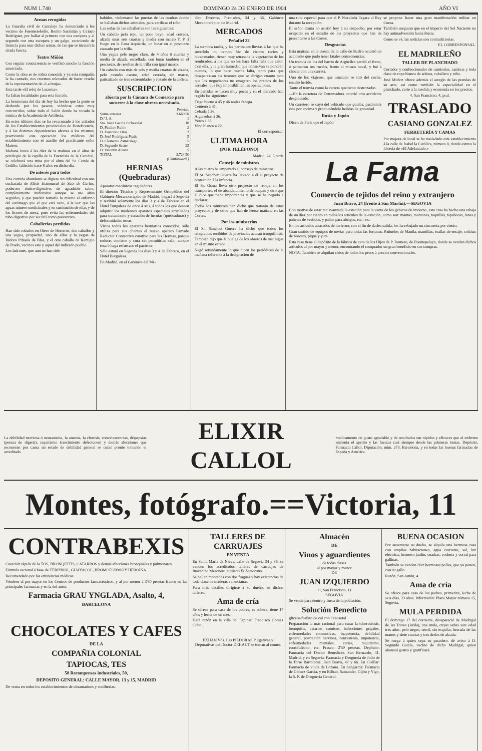NUM 1.740 DOMINGO 24 DE ENERO DE 1904 AÑO VI
Armas recogidas
La Guardia civil de Cantalejo ha denunciado á los vecinos de Fuenterrebollo, Benito Sacristán y Ciriaco Rodríguez, por hallar al primero con una escopeta y al segundo con otra escopeta y un galgo, careciendo de licencia para usar dichas armas, de las que se incautó la citada fuerza.
Teatro Miñón
Con regular concurrencia se verificó anoche la función anunciada.
Como la obra es de sobra conocida y ya esta compañía la ha cantado, nos creemos relevados de hacer reseña de la representación de «La bruja».
Esta tarde «El reloj de Lucerna».
Ya faltan localidades para esta función.
La hermosura del día de hoy ha hecho que la gente se desborde por los paseos, viéndose estos muy concurridos, sobre todo el Salón donde ha tocado la música de la Academia de Artillería.
En estos últimos días se ha revacunado á los asilados de los Establecimientos provinciales de Beneficencia, y á las distintas dependencias afectas á los mismos, practicando esta operación los médicos del establecimiento con el auxilio del practicante señor Mateos.
Mañana lunes á las diez de la mañana en el altar de privilegio de la capilla de la Fuencisla de la Catedral, se celebrará una misa por el alma del Sr. Conde de Cedillo, fallecido hace 8 años en dicho día.
De interés para todos
Una comida abundante se digiere sin dificultad con una cucharada de Elixir Estomacal de Saiz de Carlos, poderoso tónico-digestivo, de agradable sabor, completamente inofensivo aunque se use años seguidos, y que pueden tomarlo lo mismo el enfermo del estómago que el que está sano, á la vez que las aguas minero-medicinales y en sustitución de ellas y de los licores de mesa, pues evita las enfermedades del tubo digestivo por ser útil como preventivo.
Caballerías perdidas
Han sido robados en Otero de Herreros, dos caballos y una yegua, propiedad, uno de ellos y la yegua de Isidoro Piñuela de Blas, y el otro caballo de Remigio de Prado, vecinos este y aquel del indicado pueblo.
Los ladrones, que aun no han sido
habidos, violentaron las puertas de las cuadras donde se hallaban dichos animales, para verificar el robo.
Las señas de las caballerías son las siguientes:
Un caballo pelo rojo, un poco bayo, edad cerrada, alzada unas seis cuartas y media con marco Y. P. á fuego en la llana izquierda, un lunar en el pescuezo causado por la trilla.
Una yegua pelo negro claro, de 4 años 6 cuartas y media de alzada, estrellada, con lunar también en el pescuezo, de resultas de la trilla con igual marco.
Un caballo con más de seis y media cuartas de alzada, pelo castaño oscuro, edad cerrada, sin marco, paticalzado de tres extremidades y rozado de la collera.
SUSCRIPCION
abierta por la Cámara de Comercio para socorrer á la clase obrera necesitada.
| | Pesetas. |
| Suma anterior | 3.669'50 |
| D.ª J. A. | 1 |
| Sta. Justa García Etchevelar | 10 |
| D. Paulino Rubio | 2 |
| D. Francisco Oria | 2 |
| D. José Rodríguez Fraile | 5 |
| D. Clemente Zamarriego | 5 |
| D. Segundo Sastre | 25 |
| D. Valentín Arranz | 5 |
| TOTAL | 3.724'50 |
(Continuará.)
HERNIAS (Quebraduras)
Aparatos mecánicos reguladores.
El director Técnico y Representante Ortopédico del Gabinete Mecanoterápico de Madrid, llegará á Segovia y recibirá solamente los días 3 y 4 de Febrero en el Hotel Burgalesa de once á seis, á todos los que deseen adquirir los modernos aparatos especiales articulados para tratamiento y curación de hernias (quebraduras) y deformidades óseas.
Vistos todos los aparatos herniarios conocidos, sólo utiliza para sus clientes el nuevo aparato llamado Reductor Contentivo curativo para las Hernias, porque reduce, contiene y cura sin permitirlas salir, aunque tosa ó haga esfuerzos el paciente.
Sólo estará en Segovia los días 3 y 4 de Febrero, en el Hotel Burgalesa.
En Madrid, en el Gabinete del Mé-
dico Director, Preciados, 34 y 36, Gabinete Mecanoterápico de Madrid.
MERCADOS
Peñafiel 22
La siembra tardía, y las pertinaces lluvias á las que ha sucedido un tiempo frío de vientos recios y huracanados, tienen muy retrasada la vegetación de los sembrados, á los que no les hace falta más que calor. Con ella, y la gran humedad que conservan se pondrán buenos, lo que hace mucha falta, tanto para que desaparezcan los temores que se abrigan cuanto para que los negociantes no exageren los precios de los cereales, que hoy imposibilitan las operaciones.
En partidas se hacen muy pocas y en el mercado han regido los siguientes:
Trigo bueno á 45 y 46 reales fanega.
Centeno á 31.
Cebada á 26.
Algarrobas á 36.
Yeros á 36.
Vino blanco á 22.
El corresponsal.
ULTIMA HORA
(POR TELÉFONO)
Madrid, 24, 5 tarde
Consejo de ministros
A las cuatro ha empezado el consejo de ministros
El Sr. Sánchez Guerra ha llevado á él el proyecto de protección á la infancia.
El Sr. Osma lleva otro proyecto de rebaja en los transportes, el de abanderamiento de buques y otro que él dice que tiene importancia y que se ha negado á declarar.
Todos los ministros han dicho que tratarán de estos proyectos y de otros que han de leerse mañana en las Cortes.
Por los ministerios
El Sr. Sánchez Guerra ha dicho que todos los telegramas recibidos de provincias acusan tranquilidad.
También dijo que la huelga de los obreros de mar sigue en el mismo estado.
Negó rotundamente lo que dicen los periódicos de la mañana referente á la designación de
una ruta especial para que el P. Nozaleda llegara al Rey durante la recepción.
El señor Osma no asistió hoy á su despacho, por estar ocupado en el estudio de los proyectos que han de presentarse á las Cortes.
Desgracias
Esta mañana en la cuesta de la calle de Bailén ocurrió un accidente que pudo tener fatales consecuencias.
Un tranvía de los del barrio de Argüelles perdió el freno, ó patinaron sus ruedas, frente al museo naval, y fué á chocar con una carreta.
Uno de los viajeros, que asustado se tiró del coche, resultó herido.
Tanto el tranvía como la carreta quedaron destrozados.
—En la carretera de Extremadura ocurrió otro accidente desgraciado.
Un carretero se cayó del vehículo que guiaba, pasándole éste por encima y produciéndole heridas de gravedad.
Rusia y Japón
Dicen de París que el Japón
se propone hacer una gran manifestación militar en Corea.
También aseguran que en el imperio del Sol Naciente no hay animadversión hacia Rusia.
Como se vé, las noticias son contradictorias.
EL CORRESPONSAL.
EL MADRILEÑO
TALLER DE PLANCHADO
Cortador y confeccionador de camisolas, camisas y toda clase de ropa blanca de señora, caballero y niño.
José Muñoz ofrece además el arreglo de las prendas de su arte, así como también la especialidad en el planchado, corte á la medida y economía en los precios.
4, San Francisco, 4, pral.
TRASLADO
CASIANO GONZALEZ
FERRETERÍA Y CAMAS
Por mejora de local se ha trasladado este establecimiento á la calle de Isabel la Católica, número 8, donde estuvo la librería de «El Adelantado.»
La Fama
Comercio de tejidos del reino y extranjero
Juan Bravo, 24 (frente á San Martín).—SEGOVIA
Con motivo de estar tan avanzada la estación para la venta de los géneros de invierno, esta casa ha hecho una rebaja de un diez por ciento en todos los artículos de la estación, como son: mantas, mantones, toquillas, tapabocas, lanas y pañetes de vestidos, y paños para abrigos, etc., etc.
En los artículos atrasados de invierno, con el fin de darles salida, los ha rebajado un cincuenta por ciento.
Gran surtido de equipos de novias para todas las fortunas. Pañuelos de Manila, mantillas, toallas de encaje, colchas de brocato, piqué y yute.
Esta casa tiene el depósito de la fábrica de cera de los Hijos de P. Romero, de Fuentepelayo, donde se venden dichos artículos al por mayor y menor, encontrando el comprador un gran beneficio en sus compras.
NOTA. También se alquilan cirios de todos los pesos á precios convencionales.
La debilidad nerviosa ó neurastenia, la anemia, la clorosis, convalescencias, dispepsias (pereza de digerir), raquitismo (crecimiento defectuoso) y demás afecciones que reconocen por causa un estado de debilidad general se curan pronto tomando el acreditado
ELIXIR CALLOL
medicamento de gusto agradable y de resultados tan rápidos y eficaces que el enfermo aumenta el apetito y las fuerzas casi siempre desde las primeras tomas. Depósito, Farmacia Callol, Diputación, núm. 273, Barcelona, y en todas las buenas farmacias de España y América.
Montes, fotógrafo.==Victoria, 11
CONTRABEXIS
Curación rápida de la TOS, BRONQUITIS, CATARROS y demás afecciones bronquiales y pulmonares.
Fórmula racional á base de TERPINOL, GUAYACOL, BROMOFORMO Y HEROINA.
Recomendado por las eminencias médicas.
Véndese al por mayor en los Centros de productos farmacéuticos, y al por menor á 3'50 pesetas franco en las principales farmacias y en la del autor.
Farmacia GRAU YNGLADA, Asalto, 4,
BARCELONA
CHOCOLATES Y CAFES
DE LA
COMPAÑIA COLONIAL
TAPIOCAS, TES
50 Recompensas industriales, 50,
DEPOSITO GENERAL: CALLE MAYOR, 13 y 15, MADRID
De venta en todos los establecimientos de ultramarinos y confiterías.
TALLERES DE CARRUAJES
EN VENTA
En Santa María de Nieva, calle de Segovia 34 y 36, se venden los acreditados talleres de carruajes de Inocencio Mesonero, titulado El Zamorano.
Se hallan montados con dos fraguas y hay existencias de toda clase de maderas valencianas.
Para más detalles dirigirse á su dueño, en dichos talleres.
Ama de cría
Se ofrece para casa de los padres, es soltera, tiene 17 años y leche de un mes.
Dará razón en la villa del Espinar, Francisco Gómez Cubo.
EXIJAN Vds. Las PILDORAS Purgativas y Depurativas del Doctor DEHAUT se toman al comer.
Almacén
DE
Vinos y aguardientes
de todas clases
al por mayor y menor
DE
JUAN IZQUIERDO
11, San Francisco, 11
SEGOVIA
Se vende para dentro y fuera de la población.
Solución Benedicto
glicero-fosfato de cal con Creosotal
Preparación la más racional para curar la tuberculosis, bronquitis, catarros crónicos, infecciones gripales, enfermedades consuntivas, inapetencia, debilidad general, postración nerviosa, neurastenia, impotencia, enfermedades mentales, caries, raquitismo, escrofulismo, etc. Frasco: 2'50 pesetas. Depósito: Farmacia del Doctor Benedicto, San Bernardo, 41, Madrid; y en Segovia: Farmacia y Droguería de Julio de la Torre Bartolomé, Juan Bravo, 47 y 66. En Cuéllar: Farmacia de viuda de Lozano. En Sangarcía: Farmacia de Gómez García, y en Bilbao, Santander, Gijón y Vigo, la S. F. de Droguería General.
BUENA OCASION
Por ausentarse su dueño, se alquila una hermosa casa con amplias habitaciones, agua corriente, sol, luz eléctrica, hermoso jardín, cuadras, cochera y corral para gallinas.
También se venden diez hermosas pollas, que ya ponen, con su gallo.
Razón, San Antón, 4.
Ama de cría
Se ofrece para casa de los padres, primeriza, leche de seis días, 23 años. Informarán: Plaza Mayor número 15, Segovia.
MULA PERDIDA
El domingo 17 del corriente, desapareció de Madrigal de las Torres (Avila), una mula, cuyas señas son: edad tres años, pelo negro, cerril, sin esquilar, herrada de las manos y siete cuartas y tres dedos de alzada.
Se ruega á quien sepa su paradero, dé aviso á D. Segundo García, vecino de dicho Madrigal, quien abonará gastos y gratificará.